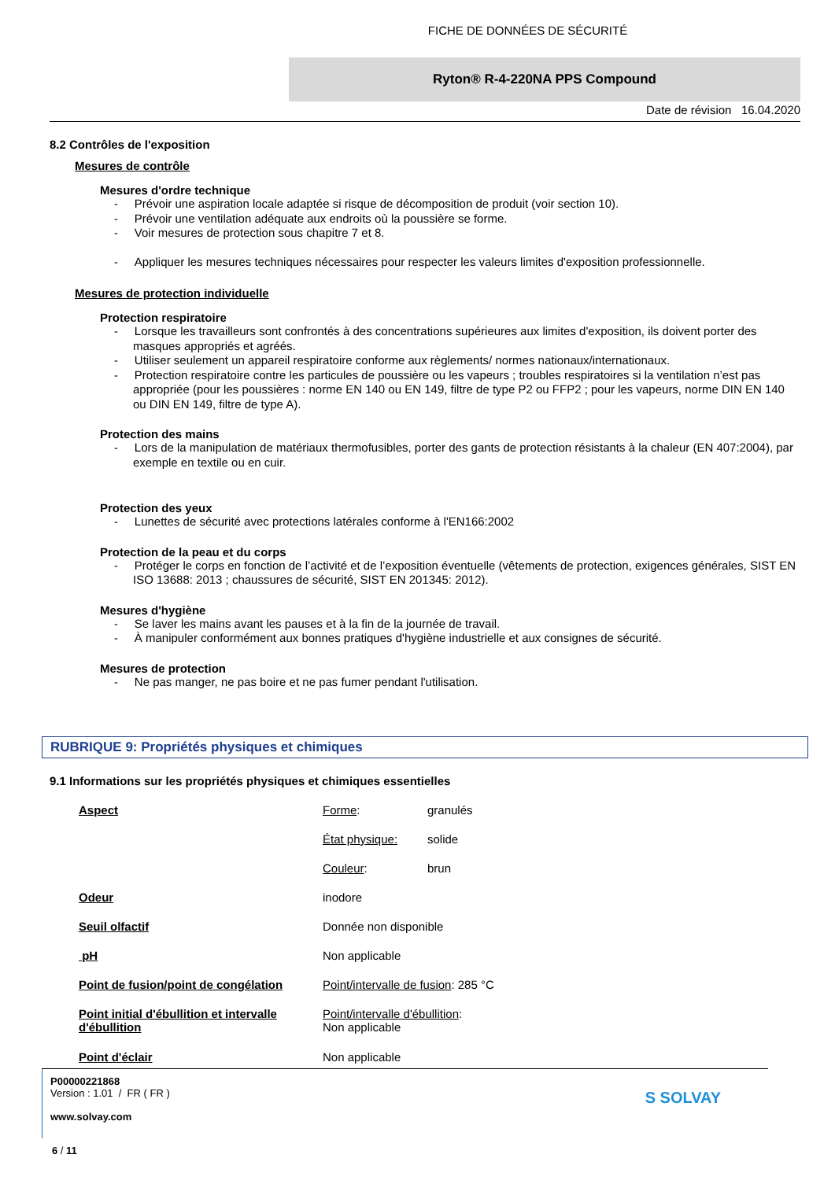FICHE DE DONNÉES DE SÉCURITÉ
Ryton® R-4-220NA PPS Compound
Date de révision 16.04.2020
8.2 Contrôles de l'exposition
Mesures de contrôle
Mesures d'ordre technique
- Prévoir une aspiration locale adaptée si risque de décomposition de produit (voir section 10).
- Prévoir une ventilation adéquate aux endroits où la poussière se forme.
- Voir mesures de protection sous chapitre 7 et 8.
- Appliquer les mesures techniques nécessaires pour respecter les valeurs limites d'exposition professionnelle.
Mesures de protection individuelle
Protection respiratoire
- Lorsque les travailleurs sont confrontés à des concentrations supérieures aux limites d'exposition, ils doivent porter des masques appropriés et agréés.
- Utiliser seulement un appareil respiratoire conforme aux règlements/ normes nationaux/internationaux.
- Protection respiratoire contre les particules de poussière ou les vapeurs ; troubles respiratoires si la ventilation n’est pas appropriée (pour les poussières : norme EN 140 ou EN 149, filtre de type P2 ou FFP2 ; pour les vapeurs, norme DIN EN 140 ou DIN EN 149, filtre de type A).
Protection des mains
- Lors de la manipulation de matériaux thermofusibles, porter des gants de protection résistants à la chaleur (EN 407:2004), par exemple en textile ou en cuir.
Protection des yeux
- Lunettes de sécurité avec protections latérales conforme à l'EN166:2002
Protection de la peau et du corps
- Protéger le corps en fonction de l’activité et de l’exposition éventuelle (vêtements de protection, exigences générales, SIST EN ISO 13688: 2013 ; chaussures de sécurité, SIST EN 201345: 2012).
Mesures d'hygiène
- Se laver les mains avant les pauses et à la fin de la journée de travail.
- À manipuler conformément aux bonnes pratiques d'hygiène industrielle et aux consignes de sécurité.
Mesures de protection
- Ne pas manger, ne pas boire et ne pas fumer pendant l'utilisation.
RUBRIQUE 9: Propriétés physiques et chimiques
9.1 Informations sur les propriétés physiques et chimiques essentielles
| Aspect | Forme : | granulés |
| | État physique: | solide |
| | Couleur : | brun |
| Odeur | inodore | |
| Seuil olfactif | Donnée non disponible | |
| pH | Non applicable | |
| Point de fusion/point de congélation | Point/intervalle de fusion : 285 °C | |
| Point initial d'ébullition et intervalle d'ébullition | Point/intervalle d'ébullition : Non applicable | |
| Point d'éclair | Non applicable | |
P00000221868
Version : 1.01 / FR ( FR )
www.solvay.com
6 / 11
S SOLVAY